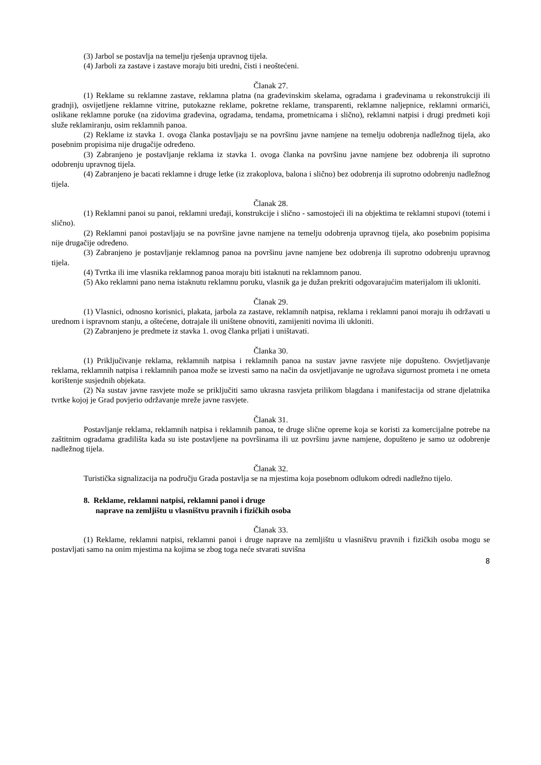(3) Jarbol se postavlja na temelju rješenja upravnog tijela.
(4) Jarboli za zastave i zastave moraju biti uredni, čisti i neoštećeni.
Članak 27.
(1) Reklame su reklamne zastave, reklamna platna (na građevinskim skelama, ogradama i građevinama u rekonstrukciji ili gradnji), osvijetljene reklamne vitrine, putokazne reklame, pokretne reklame, transparenti, reklamne naljepnice, reklamni ormarići, oslikane reklamne poruke (na zidovima građevina, ogradama, tendama, prometnicama i slično), reklamni natpisi i drugi predmeti koji služe reklamiranju, osim reklamnih panoa.
(2) Reklame iz stavka 1. ovoga članka postavljaju se na površinu javne namjene na temelju odobrenja nadležnog tijela, ako posebnim propisima nije drugačije određeno.
(3) Zabranjeno je postavljanje reklama iz stavka 1. ovoga članka na površinu javne namjene bez odobrenja ili suprotno odobrenju upravnog tijela.
(4) Zabranjeno je bacati reklamne i druge letke (iz zrakoplova, balona i slično) bez odobrenja ili suprotno odobrenju nadležnog tijela.
Članak 28.
(1) Reklamni panoi su panoi, reklamni uređaji, konstrukcije i slično - samostojeći ili na objektima te reklamni stupovi (totemi i slično).
(2) Reklamni panoi postavljaju se na površine javne namjene na temelju odobrenja upravnog tijela, ako posebnim popisima nije drugačije određeno.
(3) Zabranjeno je postavljanje reklamnog panoa na površinu javne namjene bez odobrenja ili suprotno odobrenju upravnog tijela.
(4) Tvrtka ili ime vlasnika reklamnog panoa moraju biti istaknuti na reklamnom panou.
(5) Ako reklamni pano nema istaknutu reklamnu poruku, vlasnik ga je dužan prekriti odgovarajućim materijalom ili ukloniti.
Članak 29.
(1) Vlasnici, odnosno korisnici, plakata, jarbola za zastave, reklamnih natpisa, reklama i reklamni panoi moraju ih održavati u urednom i ispravnom stanju, a oštećene, dotrajale ili uništene obnoviti, zamijeniti novima ili ukloniti.
(2) Zabranjeno je predmete iz stavka 1. ovog članka prljati i uništavati.
Članka 30.
(1) Priključivanje reklama, reklamnih natpisa i reklamnih panoa na sustav javne rasvjete nije dopušteno. Osvjetljavanje reklama, reklamnih natpisa i reklamnih panoa može se izvesti samo na način da osvjetljavanje ne ugrožava sigurnost prometa i ne ometa korištenje susjednih objekata.
(2) Na sustav javne rasvjete može se priključiti samo ukrasna rasvjeta prilikom blagdana i manifestacija od strane djelatnika tvrtke kojoj je Grad povjerio održavanje mreže javne rasvjete.
Članak 31.
Postavljanje reklama, reklamnih natpisa i reklamnih panoa, te druge slične opreme koja se koristi za komercijalne potrebe na zaštitnim ogradama gradilišta kada su iste postavljene na površinama ili uz površinu javne namjene, dopušteno je samo uz odobrenje nadležnog tijela.
Članak 32.
Turistička signalizacija na području Grada postavlja se na mjestima koja posebnom odlukom odredi nadležno tijelo.
8. Reklame, reklamni natpisi, reklamni panoi i druge
naprave na zemljištu u vlasništvu pravnih i fizičkih osoba
Članak 33.
(1) Reklame, reklamni natpisi, reklamni panoi i druge naprave na zemljištu u vlasništvu pravnih i fizičkih osoba mogu se postavljati samo na onim mjestima na kojima se zbog toga neće stvarati suvišna
8